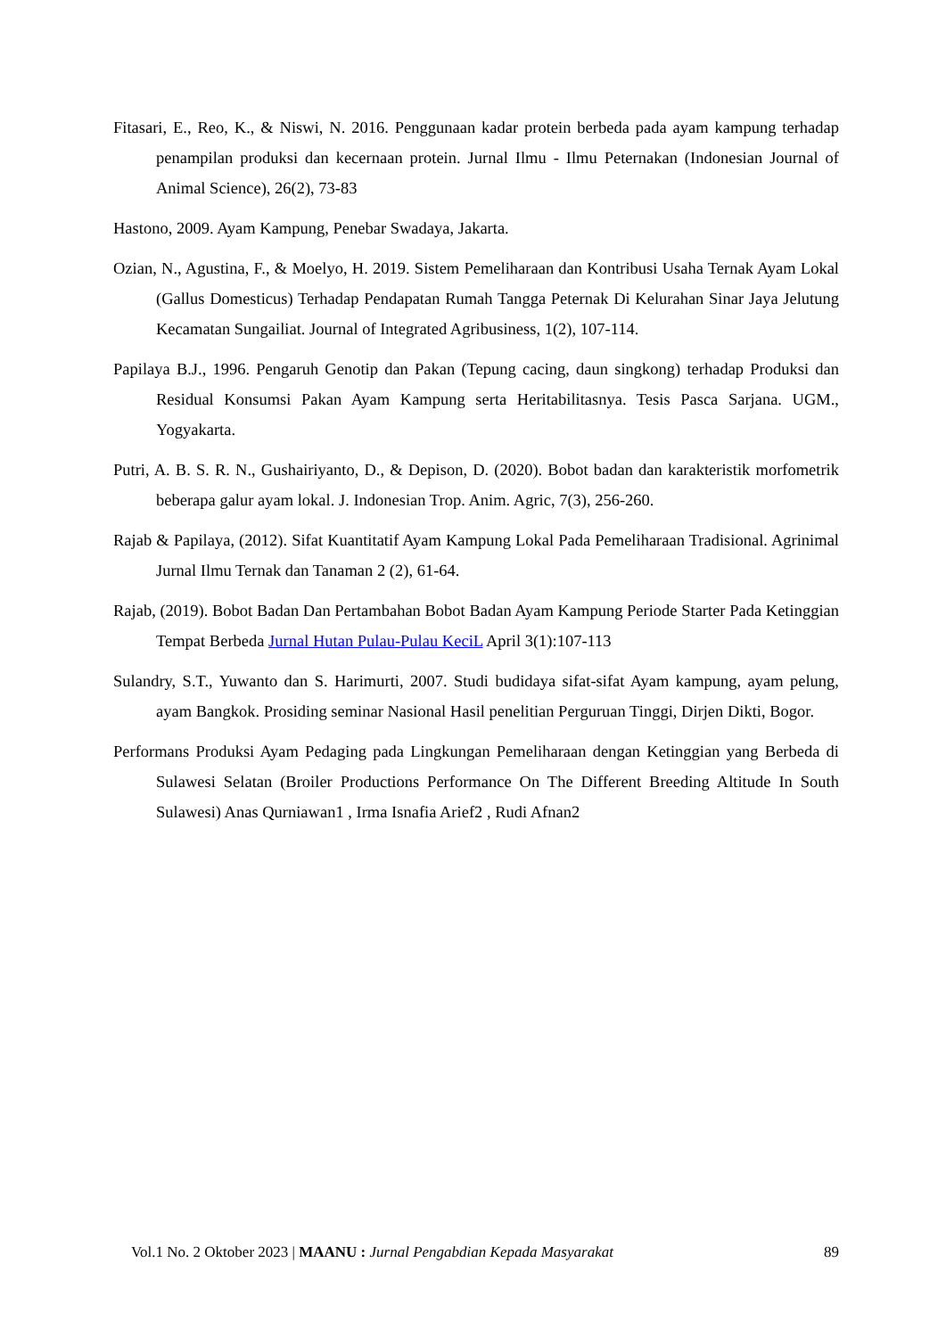Fitasari, E., Reo, K., & Niswi, N. 2016. Penggunaan kadar protein berbeda pada ayam kampung terhadap penampilan produksi dan kecernaan protein. Jurnal Ilmu - Ilmu Peternakan (Indonesian Journal of Animal Science), 26(2), 73-83
Hastono, 2009. Ayam Kampung, Penebar Swadaya, Jakarta.
Ozian, N., Agustina, F., & Moelyo, H. 2019. Sistem Pemeliharaan dan Kontribusi Usaha Ternak Ayam Lokal (Gallus Domesticus) Terhadap Pendapatan Rumah Tangga Peternak Di Kelurahan Sinar Jaya Jelutung Kecamatan Sungailiat. Journal of Integrated Agribusiness, 1(2), 107-114.
Papilaya B.J., 1996. Pengaruh Genotip dan Pakan (Tepung cacing, daun singkong) terhadap Produksi dan Residual Konsumsi Pakan Ayam Kampung serta Heritabilitasnya. Tesis Pasca Sarjana. UGM., Yogyakarta.
Putri, A. B. S. R. N., Gushairiyanto, D., & Depison, D. (2020). Bobot badan dan karakteristik morfometrik beberapa galur ayam lokal. J. Indonesian Trop. Anim. Agric, 7(3), 256-260.
Rajab & Papilaya, (2012). Sifat Kuantitatif Ayam Kampung Lokal Pada Pemeliharaan Tradisional. Agrinimal Jurnal Ilmu Ternak dan Tanaman 2 (2), 61-64.
Rajab, (2019). Bobot Badan Dan Pertambahan Bobot Badan Ayam Kampung Periode Starter Pada Ketinggian Tempat Berbeda Jurnal Hutan Pulau-Pulau KeciL April 3(1):107-113
Sulandry, S.T., Yuwanto dan S. Harimurti, 2007. Studi budidaya sifat-sifat Ayam kampung, ayam pelung, ayam Bangkok. Prosiding seminar Nasional Hasil penelitian Perguruan Tinggi, Dirjen Dikti, Bogor.
Performans Produksi Ayam Pedaging pada Lingkungan Pemeliharaan dengan Ketinggian yang Berbeda di Sulawesi Selatan (Broiler Productions Performance On The Different Breeding Altitude In South Sulawesi) Anas Qurniawan1 , Irma Isnafia Arief2 , Rudi Afnan2
Vol.1 No. 2 Oktober 2023 | MAANU : Jurnal Pengabdian Kepada Masyarakat 89